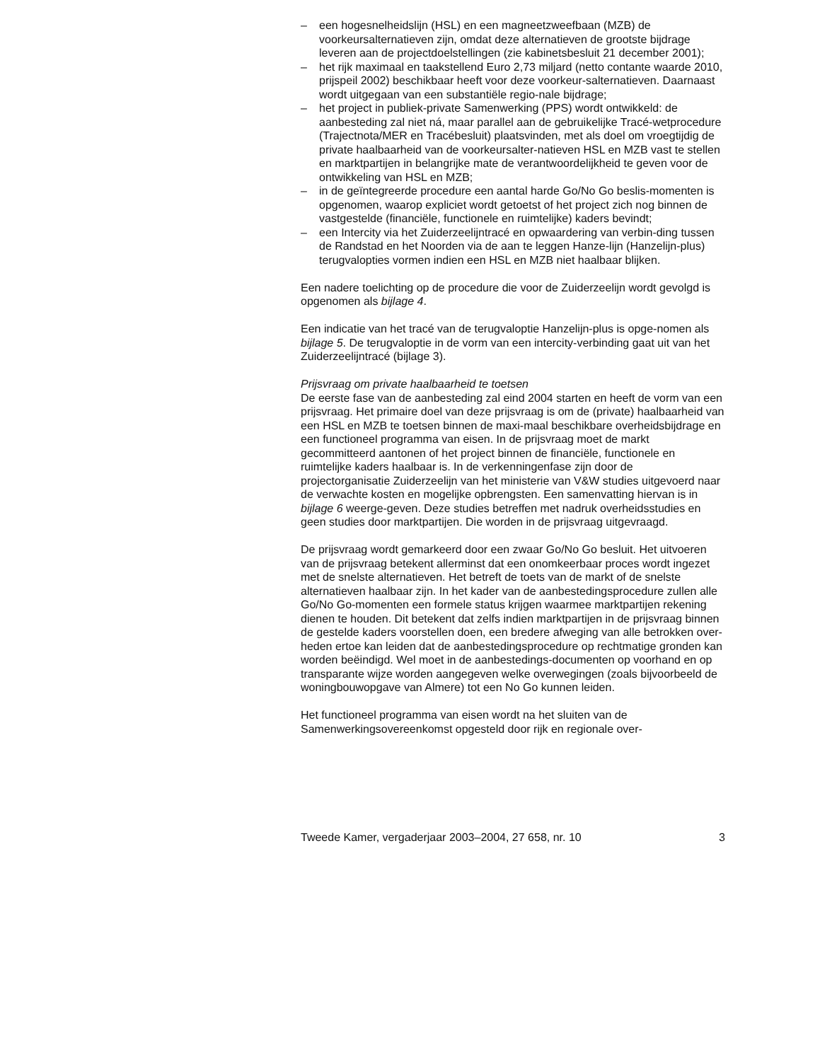– een hogesnelheidslijn (HSL) en een magneetzweefbaan (MZB) de voorkeursalternatieven zijn, omdat deze alternatieven de grootste bijdrage leveren aan de projectdoelstellingen (zie kabinetsbesluit 21 december 2001);
– het rijk maximaal en taakstellend Euro 2,73 miljard (netto contante waarde 2010, prijspeil 2002) beschikbaar heeft voor deze voorkeur-salternatieven. Daarnaast wordt uitgegaan van een substantiële regio-nale bijdrage;
– het project in publiek-private Samenwerking (PPS) wordt ontwikkeld: de aanbesteding zal niet ná, maar parallel aan de gebruikelijke Tracé-wetprocedure (Trajectnota/MER en Tracébesluit) plaatsvinden, met als doel om vroegtijdig de private haalbaarheid van de voorkeursalter-natieven HSL en MZB vast te stellen en marktpartijen in belangrijke mate de verantwoordelijkheid te geven voor de ontwikkeling van HSL en MZB;
– in de geïntegreerde procedure een aantal harde Go/No Go beslis-momenten is opgenomen, waarop expliciet wordt getoetst of het project zich nog binnen de vastgestelde (financiële, functionele en ruimtelijke) kaders bevindt;
– een Intercity via het Zuiderzeelijntracé en opwaardering van verbin-ding tussen de Randstad en het Noorden via de aan te leggen Hanze-lijn (Hanzelijn-plus) terugvalopties vormen indien een HSL en MZB niet haalbaar blijken.
Een nadere toelichting op de procedure die voor de Zuiderzeelijn wordt gevolgd is opgenomen als bijlage 4.
Een indicatie van het tracé van de terugvaloptie Hanzelijn-plus is opge-nomen als bijlage 5. De terugvaloptie in de vorm van een intercity-verbinding gaat uit van het Zuiderzeelijntracé (bijlage 3).
Prijsvraag om private haalbaarheid te toetsen
De eerste fase van de aanbesteding zal eind 2004 starten en heeft de vorm van een prijsvraag. Het primaire doel van deze prijsvraag is om de (private) haalbaarheid van een HSL en MZB te toetsen binnen de maxi-maal beschikbare overheidsbijdrage en een functioneel programma van eisen. In de prijsvraag moet de markt gecommitteerd aantonen of het project binnen de financiële, functionele en ruimtelijke kaders haalbaar is. In de verkenningenfase zijn door de projectorganisatie Zuiderzeelijn van het ministerie van V&W studies uitgevoerd naar de verwachte kosten en mogelijke opbrengsten. Een samenvatting hiervan is in bijlage 6 weerge-geven. Deze studies betreffen met nadruk overheidsstudies en geen studies door marktpartijen. Die worden in de prijsvraag uitgevraagd.
De prijsvraag wordt gemarkeerd door een zwaar Go/No Go besluit. Het uitvoeren van de prijsvraag betekent allerminst dat een onomkeerbaar proces wordt ingezet met de snelste alternatieven. Het betreft de toets van de markt of de snelste alternatieven haalbaar zijn. In het kader van de aanbestedingsprocedure zullen alle Go/No Go-momenten een formele status krijgen waarmee marktpartijen rekening dienen te houden. Dit betekent dat zelfs indien marktpartijen in de prijsvraag binnen de gestelde kaders voorstellen doen, een bredere afweging van alle betrokken over-heden ertoe kan leiden dat de aanbestedingsprocedure op rechtmatige gronden kan worden beëindigd. Wel moet in de aanbestedings-documenten op voorhand en op transparante wijze worden aangegeven welke overwegingen (zoals bijvoorbeeld de woningbouwopgave van Almere) tot een No Go kunnen leiden.
Het functioneel programma van eisen wordt na het sluiten van de Samenwerkingsovereenkomst opgesteld door rijk en regionale over-
Tweede Kamer, vergaderjaar 2003–2004, 27 658, nr. 10 3